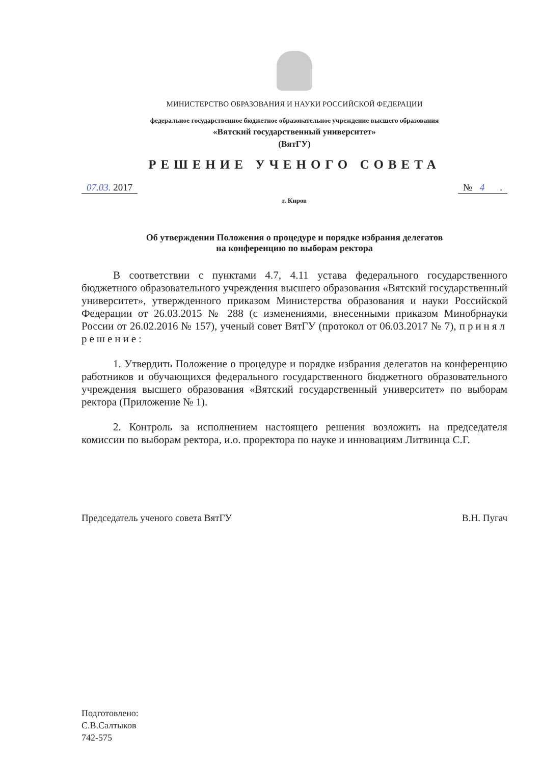МИНИСТЕРСТВО ОБРАЗОВАНИЯ И НАУКИ РОССИЙСКОЙ ФЕДЕРАЦИИ
федеральное государственное бюджетное образовательное учреждение высшего образования
«Вятский государственный университет»
(ВятГУ)
РЕШЕНИЕ УЧЕНОГО СОВЕТА
07.03. 2017 № 4.
г. Киров
Об утверждении Положения о процедуре и порядке избрания делегатов
на конференцию по выборам ректора
В соответствии с пунктами 4.7, 4.11 устава федерального государственного бюджетного образовательного учреждения высшего образования «Вятский государственный университет», утвержденного приказом Министерства образования и науки Российской Федерации от 26.03.2015 № 288 (с изменениями, внесенными приказом Минобрнауки России от 26.02.2016 № 157), ученый совет ВятГУ (протокол от 06.03.2017 № 7), принял решение:
1. Утвердить Положение о процедуре и порядке избрания делегатов на конференцию работников и обучающихся федерального государственного бюджетного образовательного учреждения высшего образования «Вятский государственный университет» по выборам ректора (Приложение № 1).
2. Контроль за исполнением настоящего решения возложить на председателя комиссии по выборам ректора, и.о. проректора по науке и инновациям Литвинца С.Г.
Председатель ученого совета ВятГУ В.Н. Пугач
Подготовлено:
С.В.Салтыков
742-575